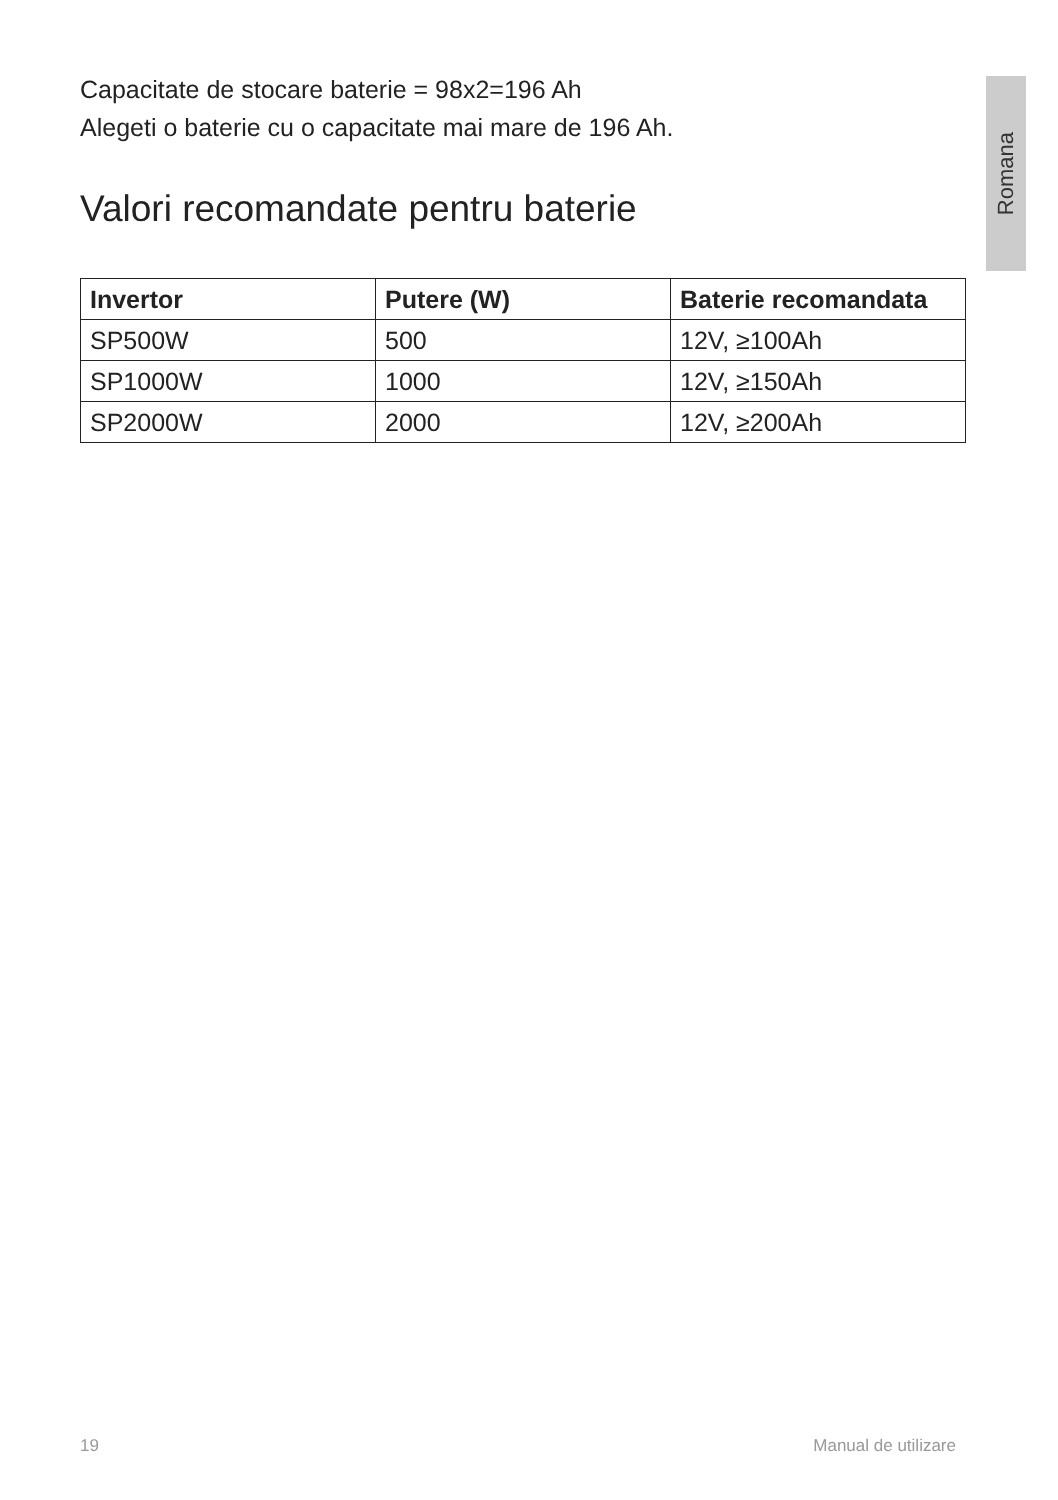Romana
Capacitate de stocare baterie = 98x2=196 Ah
Alegeti o baterie cu o capacitate mai mare de 196 Ah.
Valori recomandate pentru baterie
| Invertor | Putere (W) | Baterie recomandata |
| --- | --- | --- |
| SP500W | 500 | 12V, ≥100Ah |
| SP1000W | 1000 | 12V, ≥150Ah |
| SP2000W | 2000 | 12V, ≥200Ah |
19 Manual de utilizare